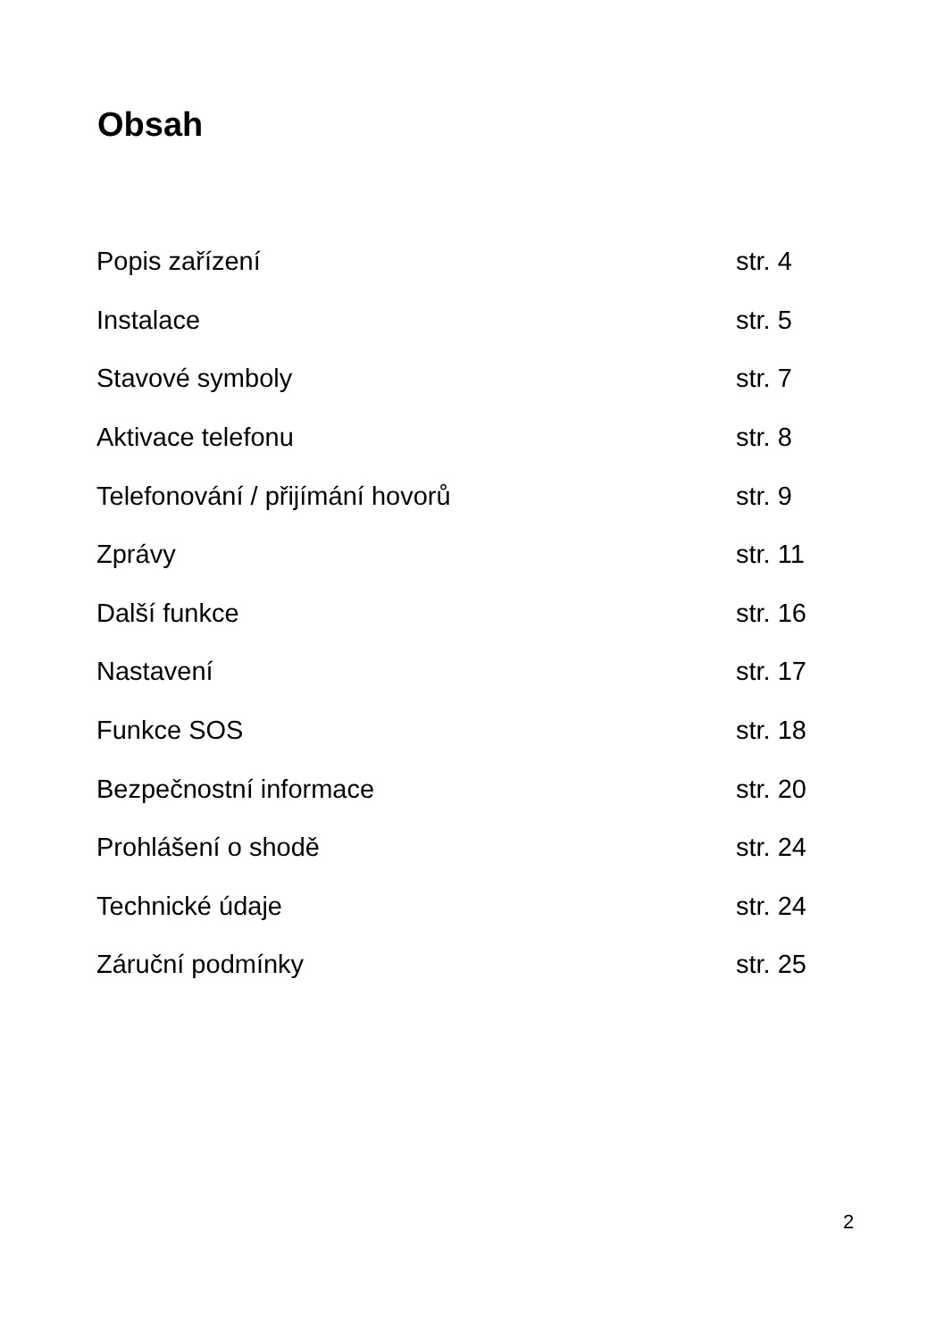Obsah
| Popis zařízení | str. 4 |
| Instalace | str. 5 |
| Stavové symboly | str. 7 |
| Aktivace telefonu | str. 8 |
| Telefonování / přijímání hovorů | str. 9 |
| Zprávy | str. 11 |
| Další funkce | str. 16 |
| Nastavení | str. 17 |
| Funkce SOS | str. 18 |
| Bezpečnostní informace | str. 20 |
| Prohlášení o shodě | str. 24 |
| Technické údaje | str. 24 |
| Záruční podmínky | str. 25 |
2